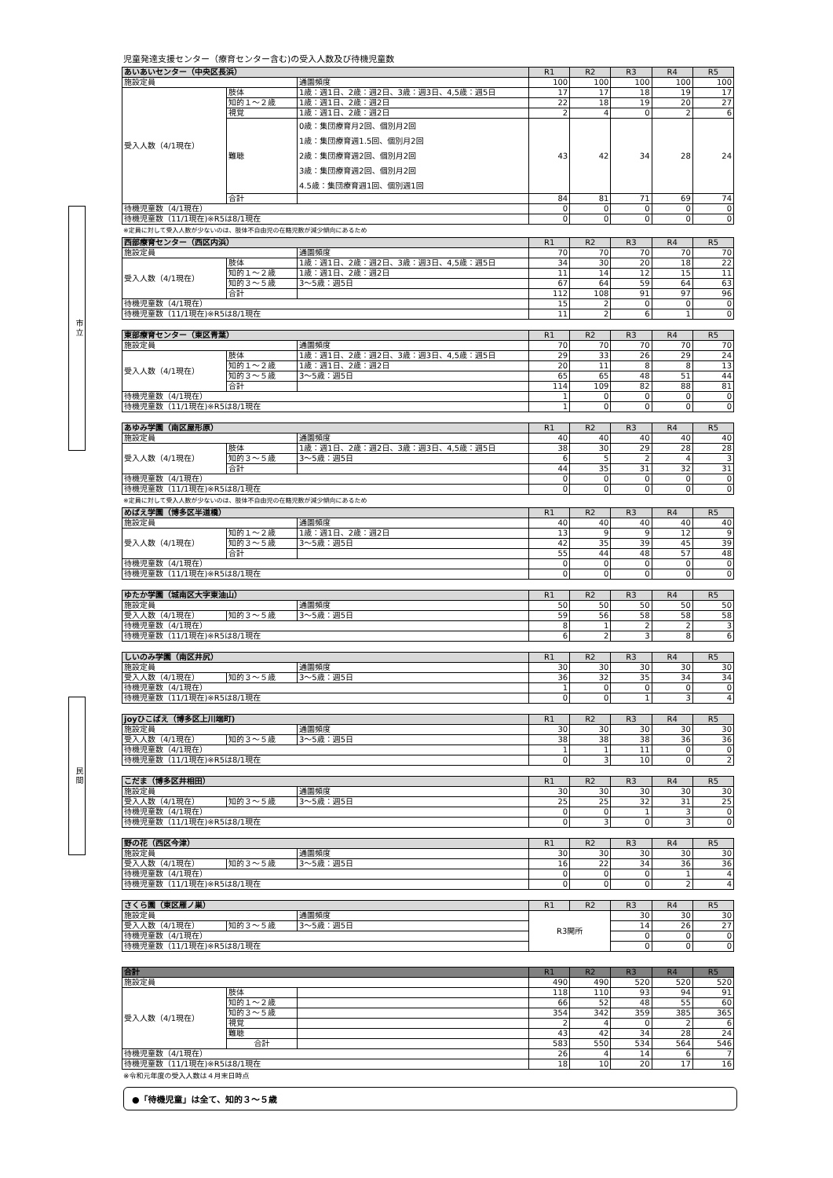児童発達支援センター（療育センター含む)の受入人数及び待機児童数
市立
| あいあいセンター（中央区長浜） | | | R1 | R2 | R3 | R4 | R5 |
| 施設定員 | | 通園頻度 | 100 | 100 | 100 | 100 | 100 |
| 受入人数（4/1現在） | 肢体 | 1歳：週1日、2歳：週2日、3歳：週3日、4,5歳：週5日 | 17 | 17 | 18 | 19 | 17 |
| | 知的１～２歳 | 1歳：週1日、2歳：週2日 | 22 | 18 | 19 | 20 | 27 |
| | 視覚 | 1歳：週1日、2歳：週2日 | 2 | 4 | 0 | 2 | 6 |
| | 難聴 | 0歳：集団療育月2回、個別月2回 1歳：集団療育週1.5回、個別月2回 2歳：集団療育週2回、個別月2回 3歳：集団療育週2回、個別月2回 4.5歳：集団療育週1回、個別週1回 | 43 | 42 | 34 | 28 | 24 |
| | 合計 | | 84 | 81 | 71 | 69 | 74 |
| 待機児童数（4/1現在） | | | 0 | 0 | 0 | 0 | 0 |
| 待機児童数（11/1現在)※R5は8/1現在 | | | 0 | 0 | 0 | 0 | 0 |
※定員に対して受入人数が少ないのは、肢体不自由児の在籍児数が減少傾向にあるため
| 西部療育センター（西区内浜） | | | R1 | R2 | R3 | R4 | R5 |
| 施設定員 | | 通園頻度 | 70 | 70 | 70 | 70 | 70 |
| 受入人数（4/1現在） | 肢体 | 1歳：週1日、2歳：週2日、3歳：週3日、4,5歳：週5日 | 34 | 30 | 20 | 18 | 22 |
| | 知的１～２歳 | 1歳：週1日、2歳：週2日 | 11 | 14 | 12 | 15 | 11 |
| | 知的３～５歳 | 3～5歳：週5日 | 67 | 64 | 59 | 64 | 63 |
| | 合計 | | 112 | 108 | 91 | 97 | 96 |
| 待機児童数（4/1現在） | | | 15 | 2 | 0 | 0 | 0 |
| 待機児童数（11/1現在)※R5は8/1現在 | | | 11 | 2 | 6 | 1 | 0 |
| 東部療育センター（東区青葉） | | | R1 | R2 | R3 | R4 | R5 |
| 施設定員 | | 通園頻度 | 70 | 70 | 70 | 70 | 70 |
| 受入人数（4/1現在） | 肢体 | 1歳：週1日、2歳：週2日、3歳：週3日、4,5歳：週5日 | 29 | 33 | 26 | 29 | 24 |
| | 知的１～２歳 | 1歳：週1日、2歳：週2日 | 20 | 11 | 8 | 8 | 13 |
| | 知的３～５歳 | 3～5歳：週5日 | 65 | 65 | 48 | 51 | 44 |
| | 合計 | | 114 | 109 | 82 | 88 | 81 |
| 待機児童数（4/1現在） | | | 1 | 0 | 0 | 0 | 0 |
| 待機児童数（11/1現在)※R5は8/1現在 | | | 1 | 0 | 0 | 0 | 0 |
| あゆみ学園（南区屋形原） | | | R1 | R2 | R3 | R4 | R5 |
| 施設定員 | | 通園頻度 | 40 | 40 | 40 | 40 | 40 |
| 受入人数（4/1現在） | 肢体 | 1歳：週1日、2歳：週2日、3歳：週3日、4,5歳：週5日 | 38 | 30 | 29 | 28 | 28 |
| | 知的３～５歳 | 3～5歳：週5日 | 6 | 5 | 2 | 4 | 3 |
| | 合計 | | 44 | 35 | 31 | 32 | 31 |
| 待機児童数（4/1現在） | | | 0 | 0 | 0 | 0 | 0 |
| 待機児童数（11/1現在)※R5は8/1現在 | | | 0 | 0 | 0 | 0 | 0 |
※定員に対して受入人数が少ないのは、肢体不自由児の在籍児数が減少傾向にあるため
| めばえ学園（博多区半道橋） | | | R1 | R2 | R3 | R4 | R5 |
| 施設定員 | | 通園頻度 | 40 | 40 | 40 | 40 | 40 |
| 受入人数（4/1現在） | 知的１～２歳 | 1歳：週1日、2歳：週2日 | 13 | 9 | 9 | 12 | 9 |
| | 知的３～５歳 | 3～5歳：週5日 | 42 | 35 | 39 | 45 | 39 |
| | 合計 | | 55 | 44 | 48 | 57 | 48 |
| 待機児童数（4/1現在） | | | 0 | 0 | 0 | 0 | 0 |
| 待機児童数（11/1現在)※R5は8/1現在 | | | 0 | 0 | 0 | 0 | 0 |
民間
| ゆたか学園（城南区大字東油山） | | | R1 | R2 | R3 | R4 | R5 |
| 施設定員 | | 通園頻度 | 50 | 50 | 50 | 50 | 50 |
| 受入人数（4/1現在） | 知的３～５歳 | 3～5歳：週5日 | 59 | 56 | 58 | 58 | 58 |
| 待機児童数（4/1現在） | | | 8 | 1 | 2 | 2 | 3 |
| 待機児童数（11/1現在)※R5は8/1現在 | | | 6 | 2 | 3 | 8 | 6 |
| しいのみ学園（南区井尻） | | | R1 | R2 | R3 | R4 | R5 |
| 施設定員 | | 通園頻度 | 30 | 30 | 30 | 30 | 30 |
| 受入人数（4/1現在） | 知的３～５歳 | 3～5歳：週5日 | 36 | 32 | 35 | 34 | 34 |
| 待機児童数（4/1現在） | | | 1 | 0 | 0 | 0 | 0 |
| 待機児童数（11/1現在)※R5は8/1現在 | | | 0 | 0 | 1 | 3 | 4 |
| joyひこばえ（博多区上川端町) | | | R1 | R2 | R3 | R4 | R5 |
| 施設定員 | | 通園頻度 | 30 | 30 | 30 | 30 | 30 |
| 受入人数（4/1現在） | 知的３～５歳 | 3～5歳：週5日 | 38 | 38 | 38 | 36 | 36 |
| 待機児童数（4/1現在） | | | 1 | 1 | 11 | 0 | 0 |
| 待機児童数（11/1現在)※R5は8/1現在 | | | 0 | 3 | 10 | 0 | 2 |
| こだま（博多区井相田） | | | R1 | R2 | R3 | R4 | R5 |
| 施設定員 | | 通園頻度 | 30 | 30 | 30 | 30 | 30 |
| 受入人数（4/1現在） | 知的３～５歳 | 3～5歳：週5日 | 25 | 25 | 32 | 31 | 25 |
| 待機児童数（4/1現在） | | | 0 | 0 | 1 | 3 | 0 |
| 待機児童数（11/1現在)※R5は8/1現在 | | | 0 | 3 | 0 | 3 | 0 |
| 野の花（西区今津） | | | R1 | R2 | R3 | R4 | R5 |
| 施設定員 | | 通園頻度 | 30 | 30 | 30 | 30 | 30 |
| 受入人数（4/1現在） | 知的３～５歳 | 3～5歳：週5日 | 16 | 22 | 34 | 36 | 36 |
| 待機児童数（4/1現在） | | | 0 | 0 | 0 | 1 | 4 |
| 待機児童数（11/1現在)※R5は8/1現在 | | | 0 | 0 | 0 | 2 | 4 |
| さくら園（東区雁ノ巣） | | | R1 | R2 | R3 | R4 | R5 |
| 施設定員 | | 通園頻度 | R3開所 | | 30 | 30 | 30 |
| 受入人数（4/1現在） | 知的３～５歳 | 3～5歳：週5日 | | | 14 | 26 | 27 |
| 待機児童数（4/1現在） | | | | | 0 | 0 | 0 |
| 待機児童数（11/1現在)※R5は8/1現在 | | | | | 0 | 0 | 0 |
| 合計 | | | R1 | R2 | R3 | R4 | R5 |
| 施設定員 | | | 490 | 490 | 520 | 520 | 520 |
| 受入人数（4/1現在） | 肢体 | | 118 | 110 | 93 | 94 | 91 |
| | 知的１～２歳 | | 66 | 52 | 48 | 55 | 60 |
| | 知的３～５歳 | | 354 | 342 | 359 | 385 | 365 |
| | 視覚 | | 2 | 4 | 0 | 2 | 6 |
| | 難聴 | | 43 | 42 | 34 | 28 | 24 |
| | 合計 | | 583 | 550 | 534 | 564 | 546 |
| 待機児童数（4/1現在） | | | 26 | 4 | 14 | 6 | 7 |
| 待機児童数（11/1現在)※R5は8/1現在 | | | 18 | 10 | 20 | 17 | 16 |
※令和元年度の受入人数は４月末日時点
●「待機児童」は全て、知的３～５歳